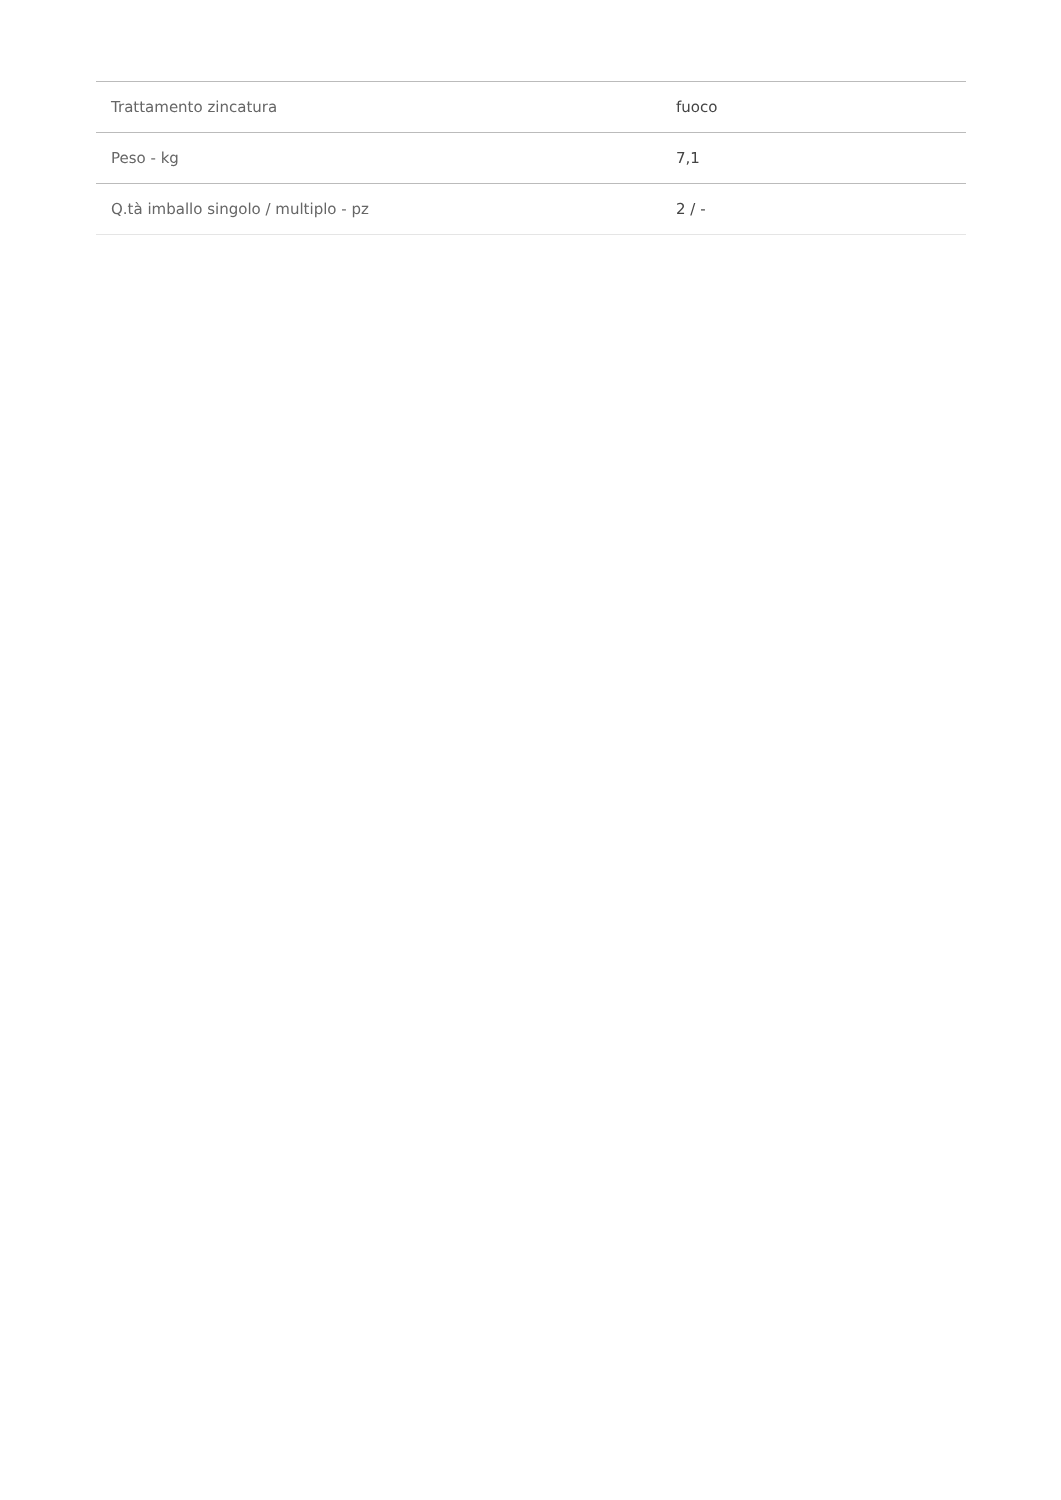| Trattamento zincatura | fuoco |
| Peso - kg | 7,1 |
| Q.tà imballo singolo / multiplo - pz | 2 / - |